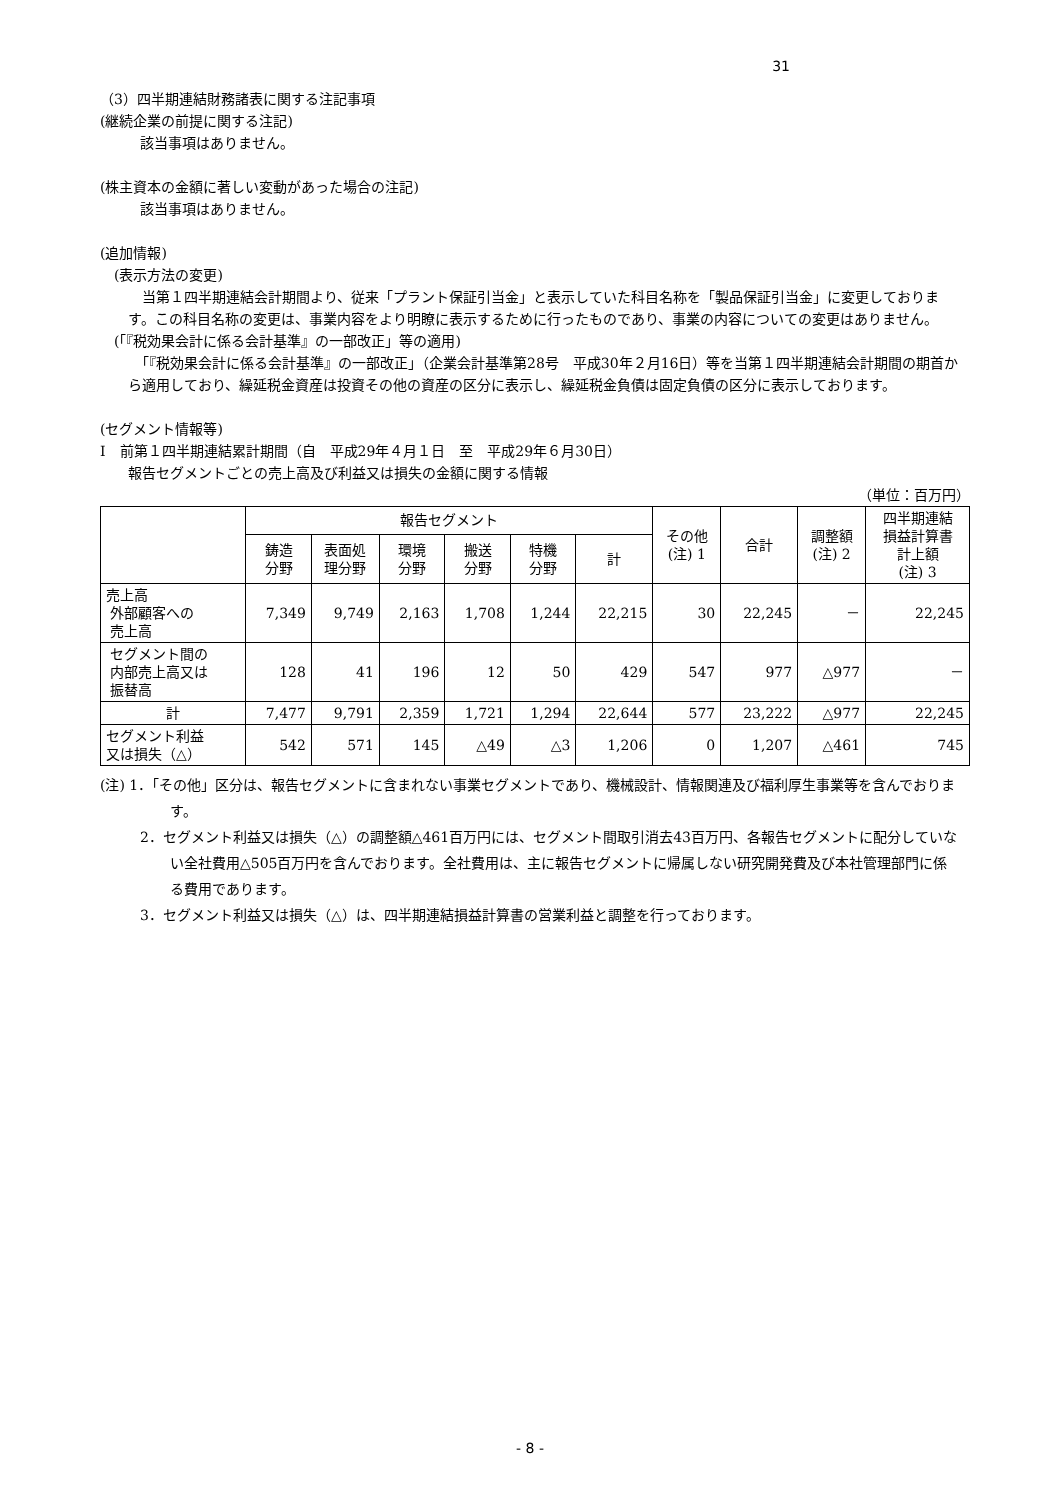31
（3）四半期連結財務諸表に関する注記事項
(継続企業の前提に関する注記)
該当事項はありません。
(株主資本の金額に著しい変動があった場合の注記)
該当事項はありません。
(追加情報)
(表示方法の変更)
　当第１四半期連結会計期間より、従来「プラント保証引当金」と表示していた科目名称を「製品保証引当金」に変更しております。この科目名称の変更は、事業内容をより明瞭に表示するために行ったものであり、事業の内容についての変更はありません。
(「『税効果会計に係る会計基準』の一部改正」等の適用)
　「『税効果会計に係る会計基準』の一部改正」（企業会計基準第28号　平成30年２月16日）等を当第１四半期連結会計期間の期首から適用しており、繰延税金資産は投資その他の資産の区分に表示し、繰延税金負債は固定負債の区分に表示しております。
(セグメント情報等)
Ⅰ　前第１四半期連結累計期間（自　平成29年４月１日　至　平成29年６月30日）
報告セグメントごとの売上高及び利益又は損失の金額に関する情報
（単位：百万円）
| | 報告セグメント | | | | | | その他 (注) 1 | 合計 | 調整額 (注) 2 | 四半期連結 損益計算書 計上額 (注) 3 |
| --- | --- | --- | --- | --- | --- | --- | --- | --- | --- | --- |
| | 鋳造 分野 | 表面処 理分野 | 環境 分野 | 搬送 分野 | 特機 分野 | 計 | | | | |
| 売上高 外部顧客への 売上高 | 7,349 | 9,749 | 2,163 | 1,708 | 1,244 | 22,215 | 30 | 22,245 | － | 22,245 |
| セグメント間の 内部売上高又は 振替高 | 128 | 41 | 196 | 12 | 50 | 429 | 547 | 977 | △977 | － |
| 計 | 7,477 | 9,791 | 2,359 | 1,721 | 1,294 | 22,644 | 577 | 23,222 | △977 | 22,245 |
| セグメント利益 又は損失（△） | 542 | 571 | 145 | △49 | △3 | 1,206 | 0 | 1,207 | △461 | 745 |
(注) 1．「その他」区分は、報告セグメントに含まれない事業セグメントであり、機械設計、情報関連及び福利厚生事業等を含んでおります。
2．セグメント利益又は損失（△）の調整額△461百万円には、セグメント間取引消去43百万円、各報告セグメントに配分していない全社費用△505百万円を含んでおります。全社費用は、主に報告セグメントに帰属しない研究開発費及び本社管理部門に係る費用であります。
3．セグメント利益又は損失（△）は、四半期連結損益計算書の営業利益と調整を行っております。
- 8 -